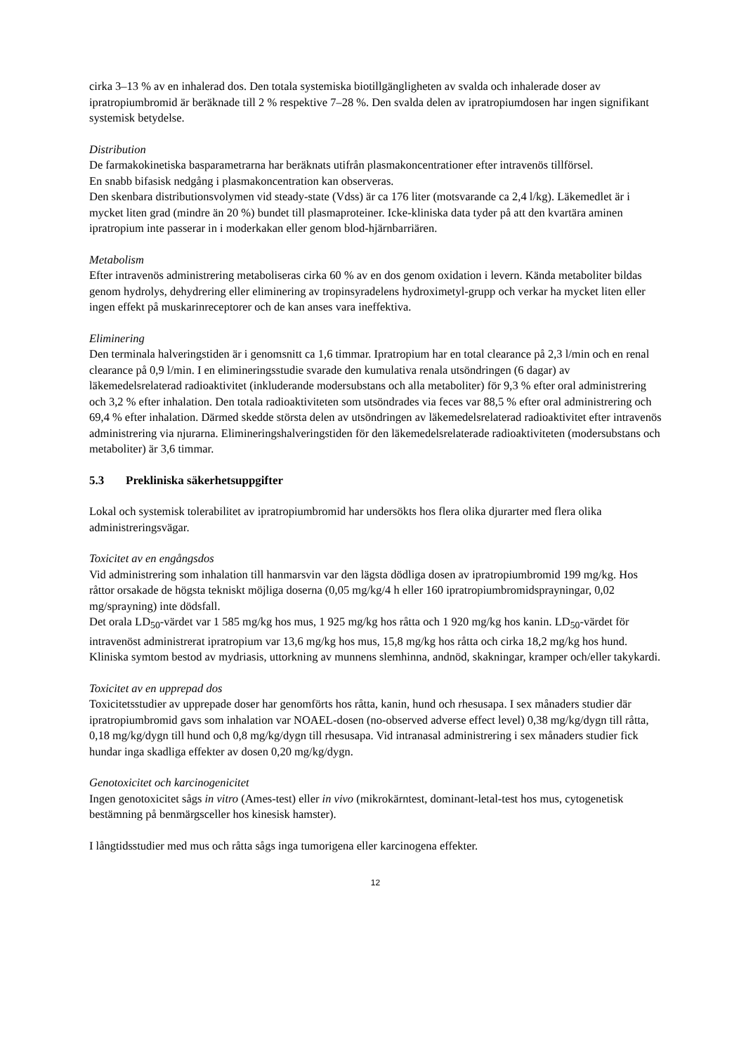cirka 3–13 % av en inhalerad dos. Den totala systemiska biotillgängligheten av svalda och inhalerade doser av ipratropiumbromid är beräknade till 2 % respektive 7–28 %. Den svalda delen av ipratropiumdosen har ingen signifikant systemisk betydelse.
Distribution
De farmakokinetiska basparametrarna har beräknats utifrån plasmakoncentrationer efter intravenös tillförsel.
En snabb bifasisk nedgång i plasmakoncentration kan observeras.
Den skenbara distributionsvolymen vid steady-state (Vdss) är ca 176 liter (motsvarande ca 2,4 l/kg). Läkemedlet är i mycket liten grad (mindre än 20 %) bundet till plasmaproteiner. Icke-kliniska data tyder på att den kvartära aminen ipratropium inte passerar in i moderkakan eller genom blod-hjärnbarriären.
Metabolism
Efter intravenös administrering metaboliseras cirka 60 % av en dos genom oxidation i levern. Kända metaboliter bildas genom hydrolys, dehydrering eller eliminering av tropinsyradelens hydroximetyl-grupp och verkar ha mycket liten eller ingen effekt på muskarinreceptorer och de kan anses vara ineffektiva.
Eliminering
Den terminala halveringstiden är i genomsnitt ca 1,6 timmar. Ipratropium har en total clearance på 2,3 l/min och en renal clearance på 0,9 l/min. I en elimineringsstudie svarade den kumulativa renala utsöndringen (6 dagar) av läkemedelsrelaterad radioaktivitet (inkluderande modersubstans och alla metaboliter) för 9,3 % efter oral administrering och 3,2 % efter inhalation. Den totala radioaktiviteten som utsöndrades via feces var 88,5 % efter oral administrering och 69,4 % efter inhalation. Därmed skedde största delen av utsöndringen av läkemedelsrelaterad radioaktivitet efter intravenös administrering via njurarna. Elimineringshalveringstiden för den läkemedelsrelaterade radioaktiviteten (modersubstans och metaboliter) är 3,6 timmar.
5.3 Prekliniska säkerhetsuppgifter
Lokal och systemisk tolerabilitet av ipratropiumbromid har undersökts hos flera olika djurarter med flera olika administreringsvägar.
Toxicitet av en engångsdos
Vid administrering som inhalation till hanmarsvin var den lägsta dödliga dosen av ipratropiumbromid 199 mg/kg. Hos råttor orsakade de högsta tekniskt möjliga doserna (0,05 mg/kg/4 h eller 160 ipratropiumbromidsprayningar, 0,02 mg/sprayning) inte dödsfall.
Det orala LD<sub>50</sub>-värdet var 1 585 mg/kg hos mus, 1 925 mg/kg hos råtta och 1 920 mg/kg hos kanin. LD<sub>50</sub>-värdet för intravenöst administrerat ipratropium var 13,6 mg/kg hos mus, 15,8 mg/kg hos råtta och cirka 18,2 mg/kg hos hund. Kliniska symtom bestod av mydriasis, uttorkning av munnens slemhinna, andnöd, skakningar, kramper och/eller takykardi.
Toxicitet av en upprepad dos
Toxicitetsstudier av upprepade doser har genomförts hos råtta, kanin, hund och rhesusapa. I sex månaders studier där ipratropiumbromid gavs som inhalation var NOAEL-dosen (no-observed adverse effect level) 0,38 mg/kg/dygn till råtta, 0,18 mg/kg/dygn till hund och 0,8 mg/kg/dygn till rhesusapa. Vid intranasal administrering i sex månaders studier fick hundar inga skadliga effekter av dosen 0,20 mg/kg/dygn.
Genotoxicitet och karcinogenicitet
Ingen genotoxicitet sågs in vitro (Ames-test) eller in vivo (mikrokärntest, dominant-letal-test hos mus, cytogenetisk bestämning på benmärgsceller hos kinesisk hamster).
I långtidsstudier med mus och råtta sågs inga tumorigena eller karcinogena effekter.
12